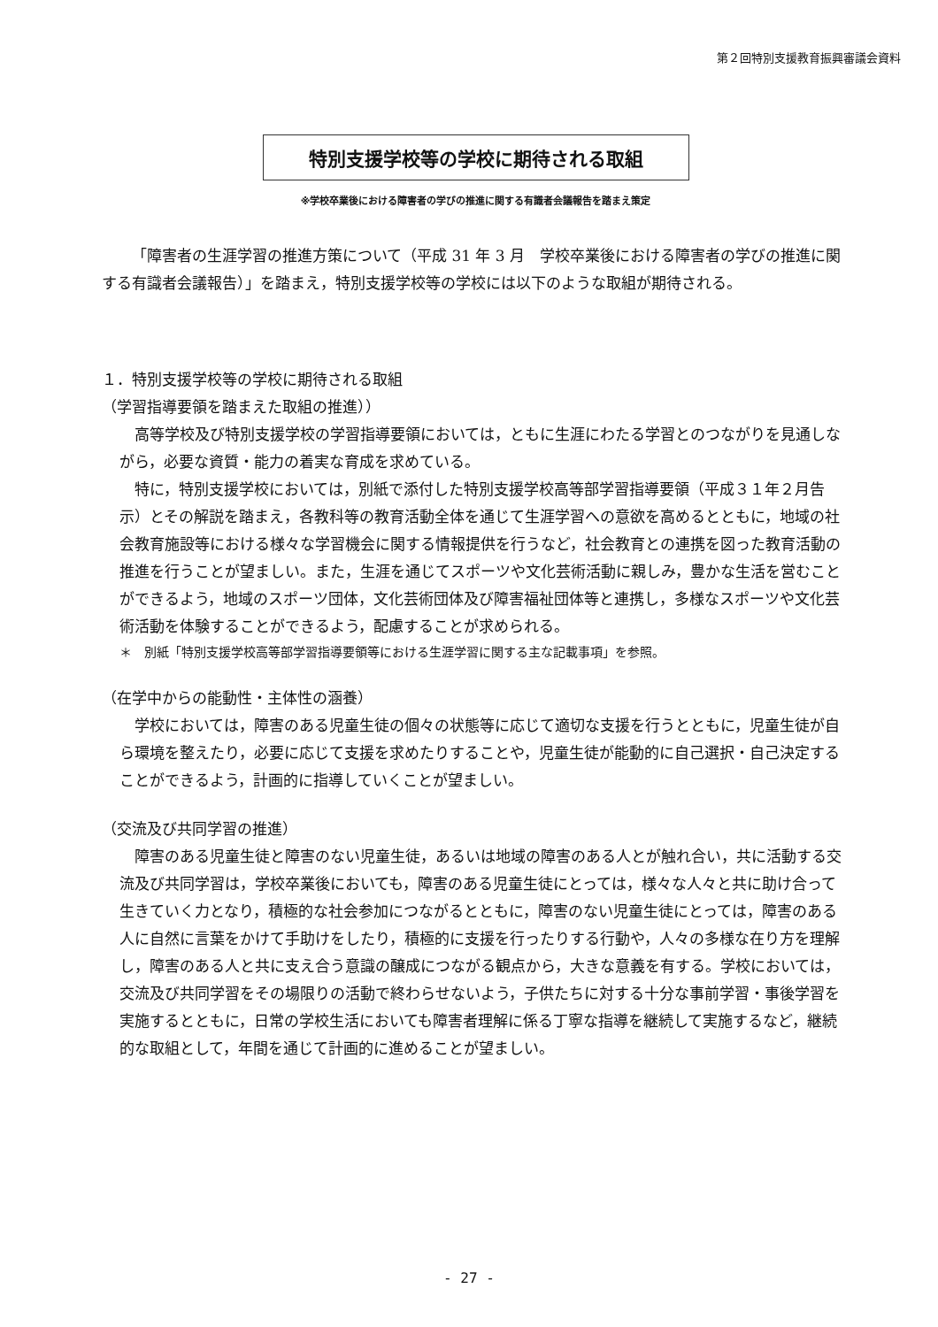第２回特別支援教育振興審議会資料
特別支援学校等の学校に期待される取組
※学校卒業後における障害者の学びの推進に関する有識者会議報告を踏まえ策定
「障害者の生涯学習の推進方策について（平成 31 年 3 月　学校卒業後における障害者の学びの推進に関する有識者会議報告）」を踏まえ，特別支援学校等の学校には以下のような取組が期待される。
１．特別支援学校等の学校に期待される取組
（学習指導要領を踏まえた取組の推進））
高等学校及び特別支援学校の学習指導要領においては，ともに生涯にわたる学習とのつながりを見通しながら，必要な資質・能力の着実な育成を求めている。
特に，特別支援学校においては，別紙で添付した特別支援学校高等部学習指導要領（平成３１年２月告示）とその解説を踏まえ，各教科等の教育活動全体を通じて生涯学習への意欲を高めるとともに，地域の社会教育施設等における様々な学習機会に関する情報提供を行うなど，社会教育との連携を図った教育活動の推進を行うことが望ましい。また，生涯を通じてスポーツや文化芸術活動に親しみ，豊かな生活を営むことができるよう，地域のスポーツ団体，文化芸術団体及び障害福祉団体等と連携し，多様なスポーツや文化芸術活動を体験することができるよう，配慮することが求められる。
＊　別紙「特別支援学校高等部学習指導要領等における生涯学習に関する主な記載事項」を参照。
（在学中からの能動性・主体性の涵養）
学校においては，障害のある児童生徒の個々の状態等に応じて適切な支援を行うとともに，児童生徒が自ら環境を整えたり，必要に応じて支援を求めたりすることや，児童生徒が能動的に自己選択・自己決定することができるよう，計画的に指導していくことが望ましい。
（交流及び共同学習の推進）
障害のある児童生徒と障害のない児童生徒，あるいは地域の障害のある人とが触れ合い，共に活動する交流及び共同学習は，学校卒業後においても，障害のある児童生徒にとっては，様々な人々と共に助け合って生きていく力となり，積極的な社会参加につながるとともに，障害のない児童生徒にとっては，障害のある人に自然に言葉をかけて手助けをしたり，積極的に支援を行ったりする行動や，人々の多様な在り方を理解し，障害のある人と共に支え合う意識の醸成につながる観点から，大きな意義を有する。学校においては，交流及び共同学習をその場限りの活動で終わらせないよう，子供たちに対する十分な事前学習・事後学習を実施するとともに，日常の学校生活においても障害者理解に係る丁寧な指導を継続して実施するなど，継続的な取組として，年間を通じて計画的に進めることが望ましい。
- 27 -